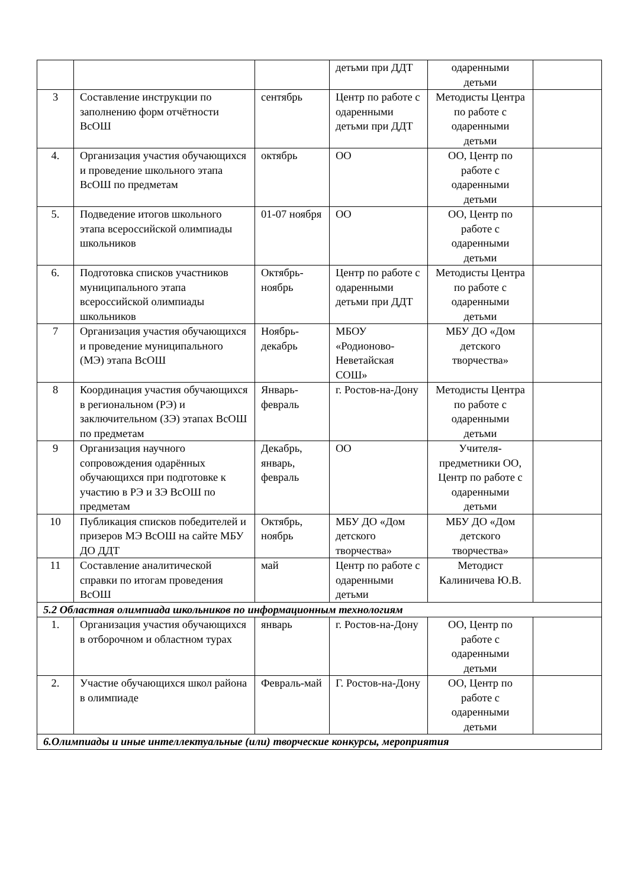| | | | детьми при ДДТ | одаренными детьми | |
| 3 | Составление инструкции по заполнению форм отчётности ВсОШ | сентябрь | Центр по работе с одаренными детьми при ДДТ | Методисты Центра по работе с одаренными детьми | |
| 4. | Организация участия обучающихся и проведение школьного этапа ВсОШ по предметам | октябрь | ОО | ОО, Центр по работе с одаренными детьми | |
| 5. | Подведение итогов школьного этапа всероссийской олимпиады школьников | 01-07 ноября | ОО | ОО, Центр по работе с одаренными детьми | |
| 6. | Подготовка списков участников муниципального этапа всероссийской олимпиады школьников | Октябрь-ноябрь | Центр по работе с одаренными детьми при ДДТ | Методисты Центра по работе с одаренными детьми | |
| 7 | Организация участия обучающихся и проведение муниципального (МЭ) этапа ВсОШ | Ноябрь-декабрь | МБОУ «Родионово-Неветайская СОШ» | МБУ ДО «Дом детского творчества» | |
| 8 | Координация участия обучающихся в региональном (РЭ) и заключительном (ЗЭ) этапах ВсОШ по предметам | Январь-февраль | г. Ростов-на-Дону | Методисты Центра по работе с одаренными детьми | |
| 9 | Организация научного сопровождения одарённых обучающихся при подготовке к участию в РЭ и ЗЭ ВсОШ по предметам | Декабрь, январь, февраль | ОО | Учителя-предметники ОО, Центр по работе с одаренными детьми | |
| 10 | Публикация списков победителей и призеров МЭ ВсОШ на сайте МБУ ДО ДДТ | Октябрь, ноябрь | МБУ ДО «Дом детского творчества» | МБУ ДО «Дом детского творчества» | |
| 11 | Составление аналитической справки по итогам проведения ВсОШ | май | Центр по работе с одаренными детьми | Методист Калиничева Ю.В. | |
| 5.2 Областная олимпиада школьников по информационным технологиям | | | | | |
| 1. | Организация участия обучающихся в отборочном и областном турах | январь | г. Ростов-на-Дону | ОО, Центр по работе с одаренными детьми | |
| 2. | Участие обучающихся школ района в олимпиаде | Февраль-май | Г. Ростов-на-Дону | ОО, Центр по работе с одаренными детьми | |
| 6.Олимпиады и иные интеллектуальные (или) творческие конкурсы, мероприятия | | | | | |